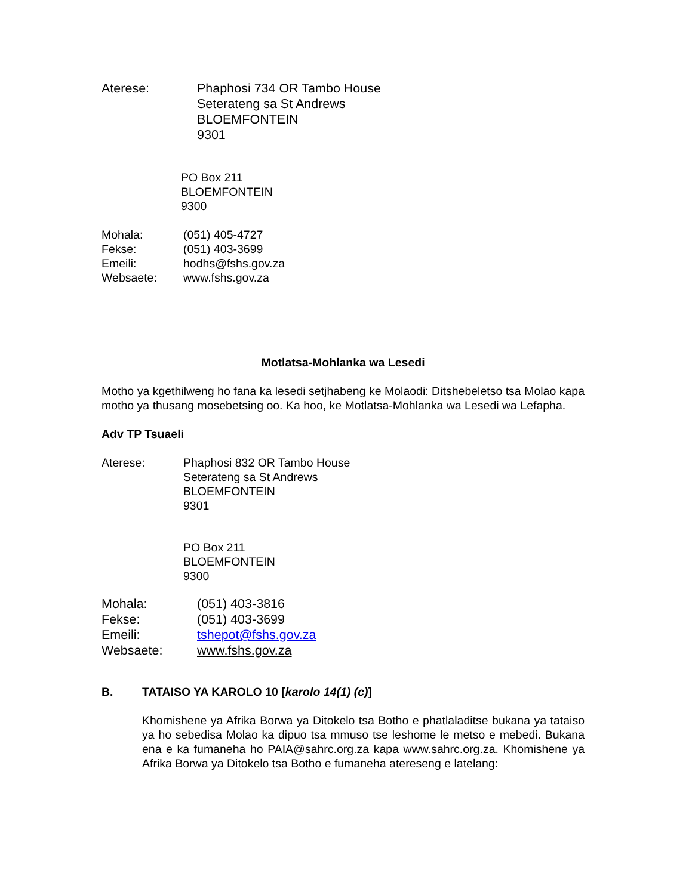Aterese: Phaphosi 734 OR Tambo House
Seterateng sa St Andrews
BLOEMFONTEIN
9301
PO Box 211
BLOEMFONTEIN
9300
Mohala: (051) 405-4727
Fekse: (051) 403-3699
Emeili: hodhs@fshs.gov.za
Websaete: www.fshs.gov.za
Motlatsa-Mohlanka wa Lesedi
Motho ya kgethilweng ho fana ka lesedi setjhabeng ke Molaodi: Ditshebeletso tsa Molao kapa motho ya thusang mosebetsing oo. Ka hoo, ke Motlatsa-Mohlanka wa Lesedi wa Lefapha.
Adv TP Tsuaeli
Aterese: Phaphosi 832 OR Tambo House
Seterateng sa St Andrews
BLOEMFONTEIN
9301
PO Box 211
BLOEMFONTEIN
9300
Mohala: (051) 403-3816
Fekse: (051) 403-3699
Emeili: tshepot@fshs.gov.za
Websaete: www.fshs.gov.za
B. TATAISO YA KAROLO 10 [karolo 14(1) (c)]
Khomishene ya Afrika Borwa ya Ditokelo tsa Botho e phatlaladitse bukana ya tataiso ya ho sebedisa Molao ka dipuo tsa mmuso tse leshome le metso e mebedi. Bukana ena e ka fumaneha ho PAIA@sahrc.org.za kapa www.sahrc.org.za. Khomishene ya Afrika Borwa ya Ditokelo tsa Botho e fumaneha atereseng e latelang: